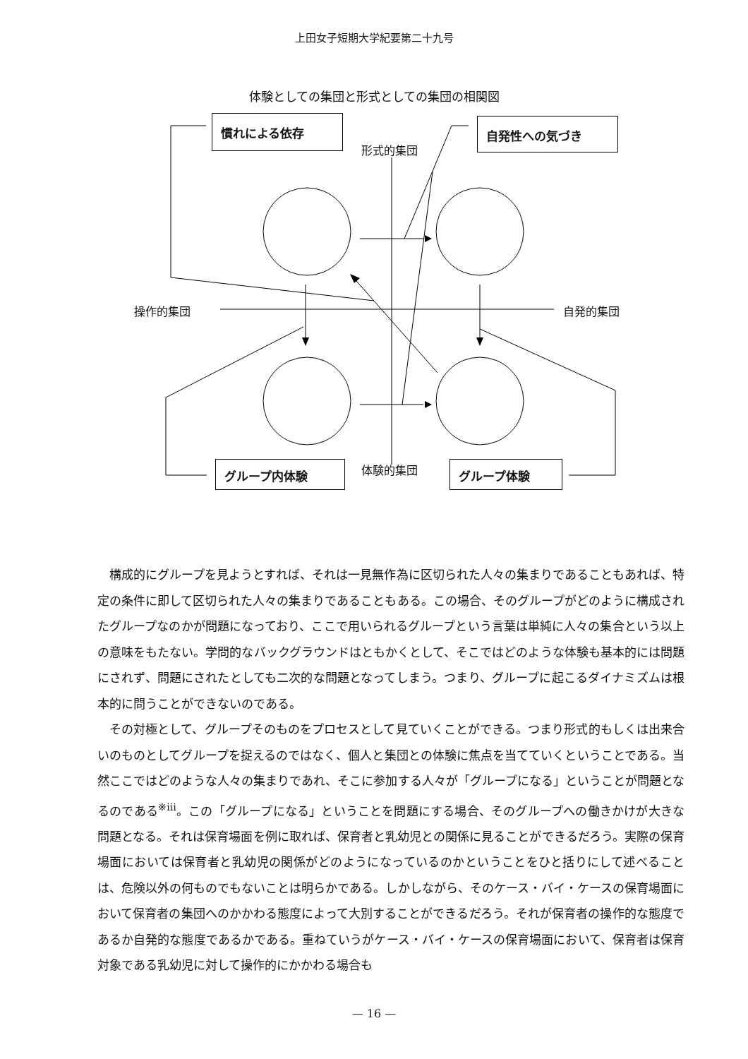上田女子短期大学紀要第二十九号
体験としての集団と形式としての集団の相関図
慣れによる依存 自発性への気づき
形式的集団
操作的集団 自発的集団
体験的集団
グループ内体験 グループ体験
構成的にグループを見ようとすれば、それは一見無作為に区切られた人々の集まりであることもあれば、特定の条件に即して区切られた人々の集まりであることもある。この場合、そのグループがどのように構成されたグループなのかが問題になっており、ここで用いられるグループという言葉は単純に人々の集合という以上の意味をもたない。学問的なバックグラウンドはともかくとして、そこではどのような体験も基本的には問題にされず、問題にされたとしても二次的な問題となってしまう。つまり、グループに起こるダイナミズムは根本的に問うことができないのである。
その対極として、グループそのものをプロセスとして見ていくことができる。つまり形式的もしくは出来合いのものとしてグループを捉えるのではなく、個人と集団との体験に焦点を当てていくということである。当然ここではどのような人々の集まりであれ、そこに参加する人々が「グループになる」ということが問題となるのである<sup>※ⅲ</sup>。この「グループになる」ということを問題にする場合、そのグループへの働きかけが大きな問題となる。それは保育場面を例に取れば、保育者と乳幼児との関係に見ることができるだろう。実際の保育場面においては保育者と乳幼児の関係がどのようになっているのかということをひと括りにして述べることは、危険以外の何ものでもないことは明らかである。しかしながら、そのケース・バイ・ケースの保育場面において保育者の集団へのかかわる態度によって大別することができるだろう。それが保育者の操作的な態度であるか自発的な態度であるかである。重ねていうがケース・バイ・ケースの保育場面において、保育者は保育対象である乳幼児に対して操作的にかかわる場合も
— 16 —